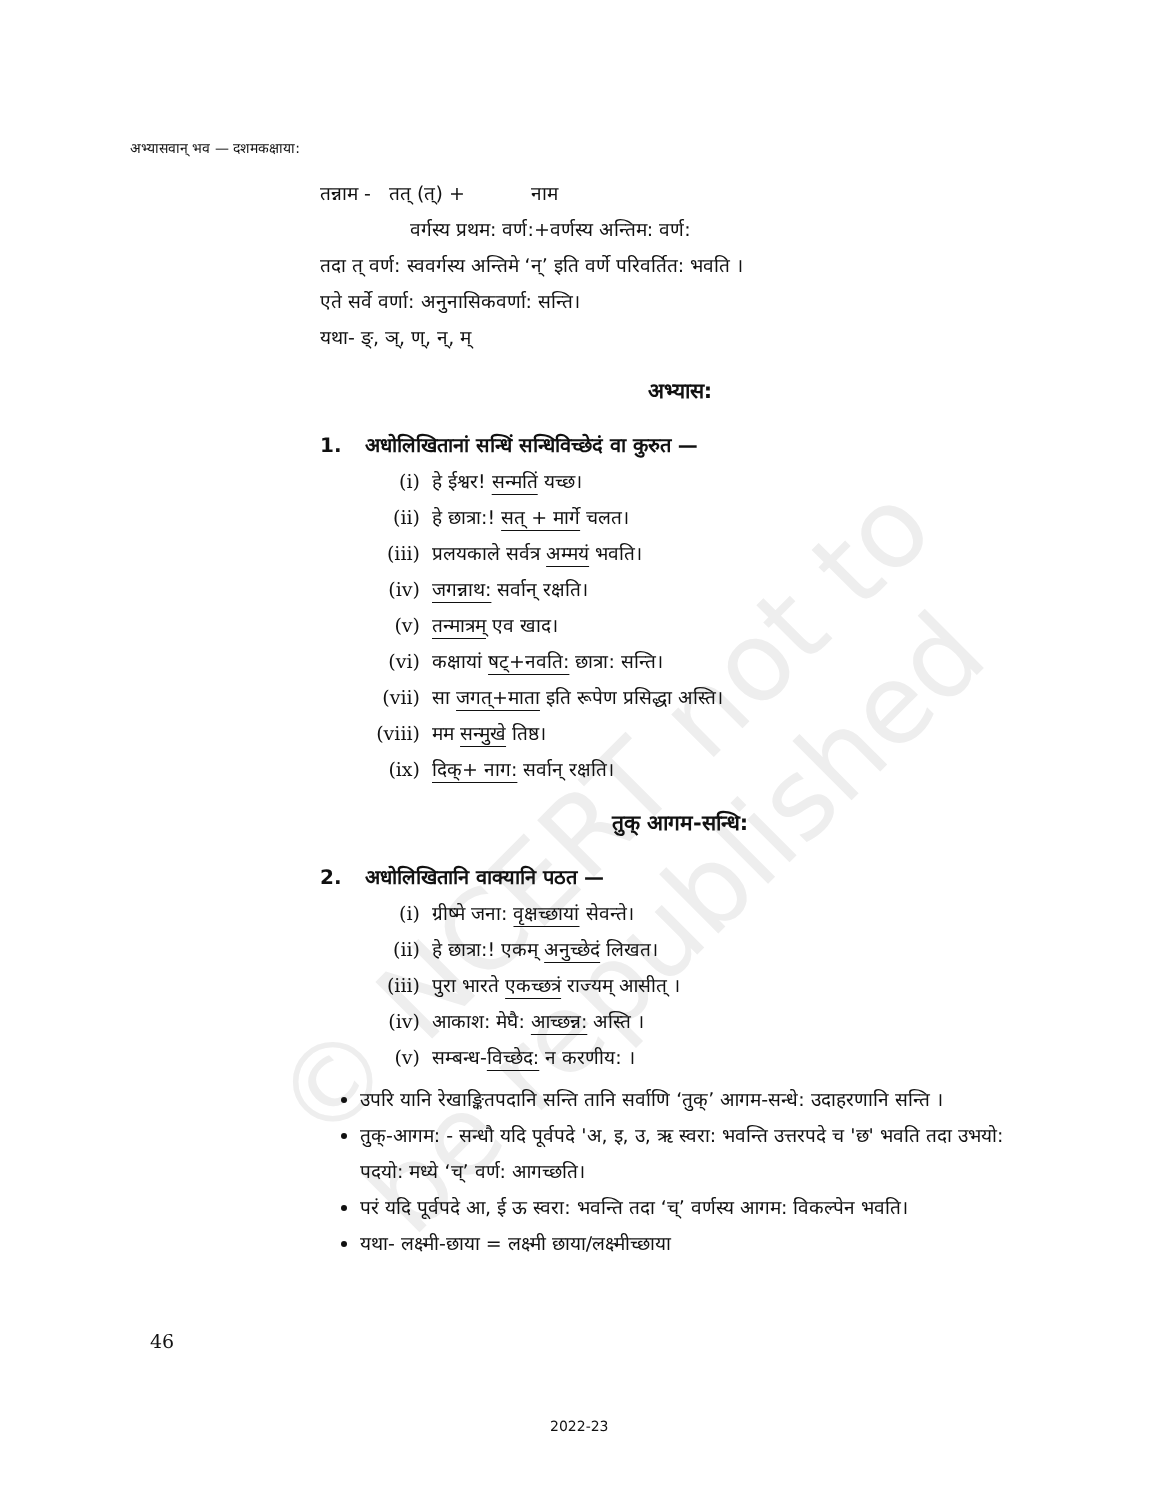© NCERT not to be republished
अभ्यासवान् भव — दशमकक्षाया:
तन्नाम - तत् (त्) + नाम
वर्गस्य प्रथम: वर्ण:+वर्णस्य अन्तिम: वर्ण:
तदा त् वर्ण: स्ववर्गस्य अन्तिमे ‘न्’ इति वर्णे परिवर्तित: भवति ।
एते सर्वे वर्णा: अनुनासिकवर्णा: सन्ति।
यथा- ङ्, ञ्, ण्, न्, म्
अभ्यास:
1. अधोलिखितानां सन्धिं सन्धिविच्छेदं वा कुरुत —
(i) हे ईश्वर! सन्मतिं यच्छ।
(ii) हे छात्रा:! सत् + मार्गे चलत।
(iii) प्रलयकाले सर्वत्र अम्मयं भवति।
(iv) जगन्नाथ: सर्वान् रक्षति।
(v) तन्मात्रम् एव खाद।
(vi) कक्षायां षट्+नवति: छात्रा: सन्ति।
(vii) सा जगत्+माता इति रूपेण प्रसिद्धा अस्ति।
(viii) मम सन्मुखे तिष्ठ।
(ix) दिक्+ नाग: सर्वान् रक्षति।
तुक् आगम-सन्धि:
2. अधोलिखितानि वाक्यानि पठत —
(i) ग्रीष्मे जना: वृक्षच्छायां सेवन्ते।
(ii) हे छात्रा:! एकम् अनुच्छेदं लिखत।
(iii) पुरा भारते एकच्छत्रं राज्यम् आसीत् ।
(iv) आकाश: मेघै: आच्छन्न: अस्ति ।
(v) सम्बन्ध-विच्छेद: न करणीय: ।
उपरि यानि रेखाङ्कितपदानि सन्ति तानि सर्वाणि ‘तुक्’ आगम-सन्धे: उदाहरणानि सन्ति ।
तुक्-आगम: - सन्धौ यदि पूर्वपदे 'अ, इ, उ, ऋ स्वरा: भवन्ति उत्तरपदे च 'छ' भवति तदा उभयो: पदयो: मध्ये ‘च्’ वर्ण: आगच्छति।
परं यदि पूर्वपदे आ, ई ऊ स्वरा: भवन्ति तदा ‘च्’ वर्णस्य आगम: विकल्पेन भवति।
यथा- लक्ष्मी-छाया = लक्ष्मी छाया/लक्ष्मीच्छाया
46
2022-23